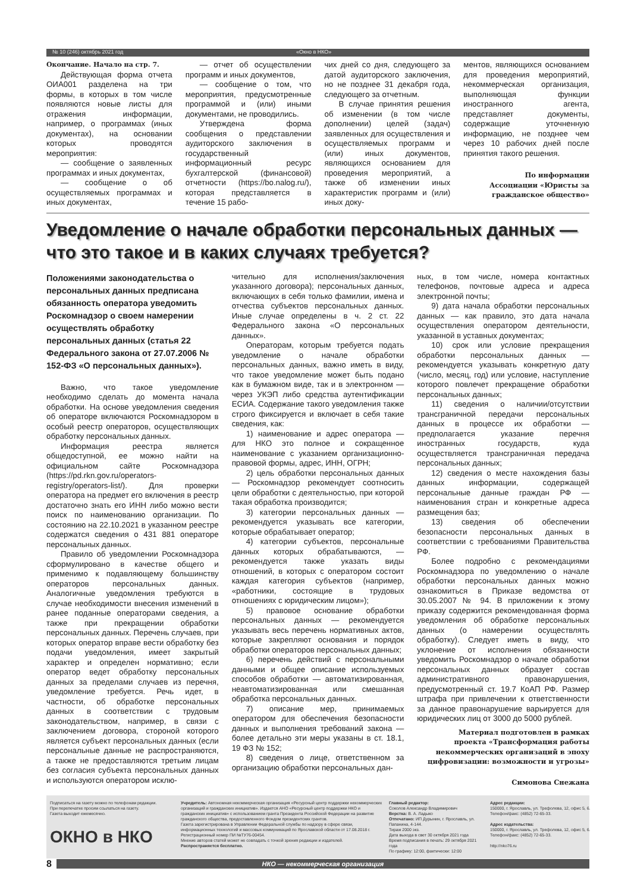№ 10 (246) октябрь 2021 год «Окно в НКО»
Окончание. Начало на стр. 7.
Действующая форма отчета ОИА001 разделена на три формы, в которых в том числе появляются новые листы для отражения информации, например, о программах (иных документах), на основании которых проводятся мероприятия:
— сообщение о заявленных программах и иных документах,
— сообщение о об осуществляемых программах и иных документах,
— отчет об осуществлении программ и иных документов,
— сообщение о том, что мероприятия, предусмотренные программой и (или) иными документами, не проводились.
Утверждена форма сообщения о представлении аудиторского заключения в государственный информационный ресурс бухгалтерской (финансовой) отчетности (https://bo.nalog.ru/), которая представляется в течение 15 рабо-
чих дней со дня, следующего за датой аудиторского заключения, но не позднее 31 декабря года, следующего за отчетным.
В случае принятия решения об изменении (в том числе дополнении) целей (задач) заявленных для осуществления и осуществляемых программ и (или) иных документов, являющихся основанием для проведения мероприятий, а также об изменении иных характеристик программ и (или) иных доку-
ментов, являющихся основанием для проведения мероприятий, некоммерческая организация, выполняющая функции иностранного агента, представляет документы, содержащие уточненную информацию, не позднее чем через 10 рабочих дней после принятия такого решения.
По информации Ассоциации «Юристы за гражданское общество»
Уведомление о начале обработки персональных данных — что это такое и в каких случаях требуется?
Положениями законодательства о персональных данных предписана обязанность оператора уведомить Роскомнадзор о своем намерении осуществлять обработку персональных данных (статья 22 Федерального закона от 27.07.2006 № 152-ФЗ «О персональных данных»).
Важно, что такое уведомление необходимо сделать до момента начала обработки. На основе уведомления сведения об операторе включаются Роскомнадзором в особый реестр операторов, осуществляющих обработку персональных данных.
Информация реестра является общедоступной, ее можно найти на официальном сайте Роскомнадзора (https://pd.rkn.gov.ru/operators-registry/operators-list/). Для проверки оператора на предмет его включения в реестр достаточно знать его ИНН либо можно вести поиск по наименованию организации. По состоянию на 22.10.2021 в указанном реестре содержатся сведения о 431 881 операторе персональных данных.
Правило об уведомлении Роскомнадзора сформулировано в качестве общего и применимо к подавляющему большинству операторов персональных данных. Аналогичные уведомления требуются в случае необходимости внесения изменений в ранее поданные операторами сведения, а также при прекращении обработки персональных данных. Перечень случаев, при которых оператор вправе вести обработку без подачи уведомления, имеет закрытый характер и определен нормативно; если оператор ведет обработку персональных данных за пределами случаев из перечня, уведомление требуется. Речь идет, в частности, об обработке персональных данных в соответствии с трудовым законодательством, например, в связи с заключением договора, стороной которого является субъект персональных данных (если персональные данные не распространяются, а также не предоставляются третьим лицам без согласия субъекта персональных данных и используются оператором исклю-
чительно для исполнения/заключения указанного договора); персональных данных, включающих в себя только фамилии, имена и отчества субъектов персональных данных. Иные случае определены в ч. 2 ст. 22 Федерального закона «О персональных данных».
Операторам, которым требуется подать уведомление о начале обработки персональных данных, важно иметь в виду, что такое уведомление может быть подано как в бумажном виде, так и в электронном — через УКЭП либо средства аутентификации ЕСИА. Содержание такого уведомления также строго фиксируется и включает в себя такие сведения, как:
1) наименование и адрес оператора — для НКО это полное и сокращенное наименование с указанием организационно-правовой формы, адрес, ИНН, ОГРН;
2) цель обработки персональных данных — Роскомнадзор рекомендует соотносить цели обработки с деятельностью, при которой такая обработка производится;
3) категории персональных данных — рекомендуется указывать все категории, которые обрабатывает оператор;
4) категории субъектов, персональные данных которых обрабатываются, — рекомендуется также указать виды отношений, в которых с оператором состоит каждая категория субъектов (например, «работники, состоящие в трудовых отношениях с юридическим лицом»);
5) правовое основание обработки персональных данных — рекомендуется указывать весь перечень нормативных актов, которые закрепляют основания и порядок обработки операторов персональных данных;
6) перечень действий с персональными данными и общее описание используемых способов обработки — автоматизированная, неавтоматизированная или смешанная обработка персональных данных.
7) описание мер, принимаемых оператором для обеспечения безопасности данных и выполнения требований закона — более детально эти меры указаны в ст. 18.1, 19 ФЗ № 152;
8) сведения о лице, ответственном за организацию обработки персональных дан-
ных, в том числе, номера контактных телефонов, почтовые адреса и адреса электронной почты;
9) дата начала обработки персональных данных — как правило, это дата начала осуществления оператором деятельности, указанной в уставных документах;
10) срок или условие прекращения обработки персональных данных — рекомендуется указывать конкретную дату (число, месяц, год) или условие, наступление которого повлечет прекращение обработки персональных данных;
11) сведения о наличии/отсутствии трансграничной передачи персональных данных в процессе их обработки — предполагается указание перечня иностранных государств, куда осуществляется трансграничная передача персональных данных;
12) сведения о месте нахождения базы данных информации, содержащей персональные данные граждан РФ — наименования стран и конкретные адреса размещения баз;
13) сведения об обеспечении безопасности персональных данных в соответствии с требованиями Правительства РФ.
Более подробно с рекомендациями Роскомнадзора по уведомлению о начале обработки персональных данных можно ознакомиться в Приказе ведомства от 30.05.2007 № 94. В приложении к этому приказу содержится рекомендованная форма уведомления об обработке персональных данных (о намерении осуществлять обработку). Следует иметь в виду, что уклонение от исполнения обязанности уведомить Роскомнадзор о начале обработки персональных данных образует состав административного правонарушения, предусмотренный ст. 19.7 КоАП РФ. Размер штрафа при привлечении к ответственности за данное правонарушение варьируется для юридических лиц от 3000 до 5000 рублей.
Материал подготовлен в рамках проекта «Трансформация работы некоммерческих организаций в эпоху цифровизации: возможности и угрозы»
Симонова Снежана
Подписаться на газету можно по телефонам редакции.
При перепечатке просим ссылаться на газету.
Газета выходит ежемесячно.
ОКНО в НКО
Учредитель: Автономная некоммерческая организация «Ресурсный центр поддержки некоммерческих организаций и гражданских инициатив». Издается АНО «Ресурсный центр поддержки НКО и гражданских инициатив» с использованием гранта Президента Российской Федерации на развитие гражданского общества, предоставленного Фондом президентских грантов.
Газета зарегистрирована в Управлении Федеральной службы по надзору в сфере связи, информационных технологий и массовых коммуникаций по Ярославской области от 17.08.2018 г. Регистрационный номер ПИ №ТУ76-00454.
Мнение авторов статей может не совпадать с точкой зрения редакции и издателей.
Распространяется бесплатно.
Главный редактор:
Соколов Александр Владимирович
Верстка: В. А. Ладыко
Отпечатано: ИП Дурынин, г. Ярославль, ул. Папанина, 4-144.
Тираж 2000 экз.
Дата выхода в свет 30 октября 2021 года
Время подписания в печать: 29 октября 2021 года
По графику: 12:00, фактически: 12:00
Адрес редакции:
150000, г. Ярославль, ул. Трефолева, 12, офис 5, 6.
Телефон/факс: (4852) 72-65-33.
Адрес издательства:
150000, г. Ярославль, ул. Трефолева, 12, офис 5, 6.
Телефон/факс: (4852) 72-65-33.
http://nko76.ru
8
НКО — некоммерческая организация